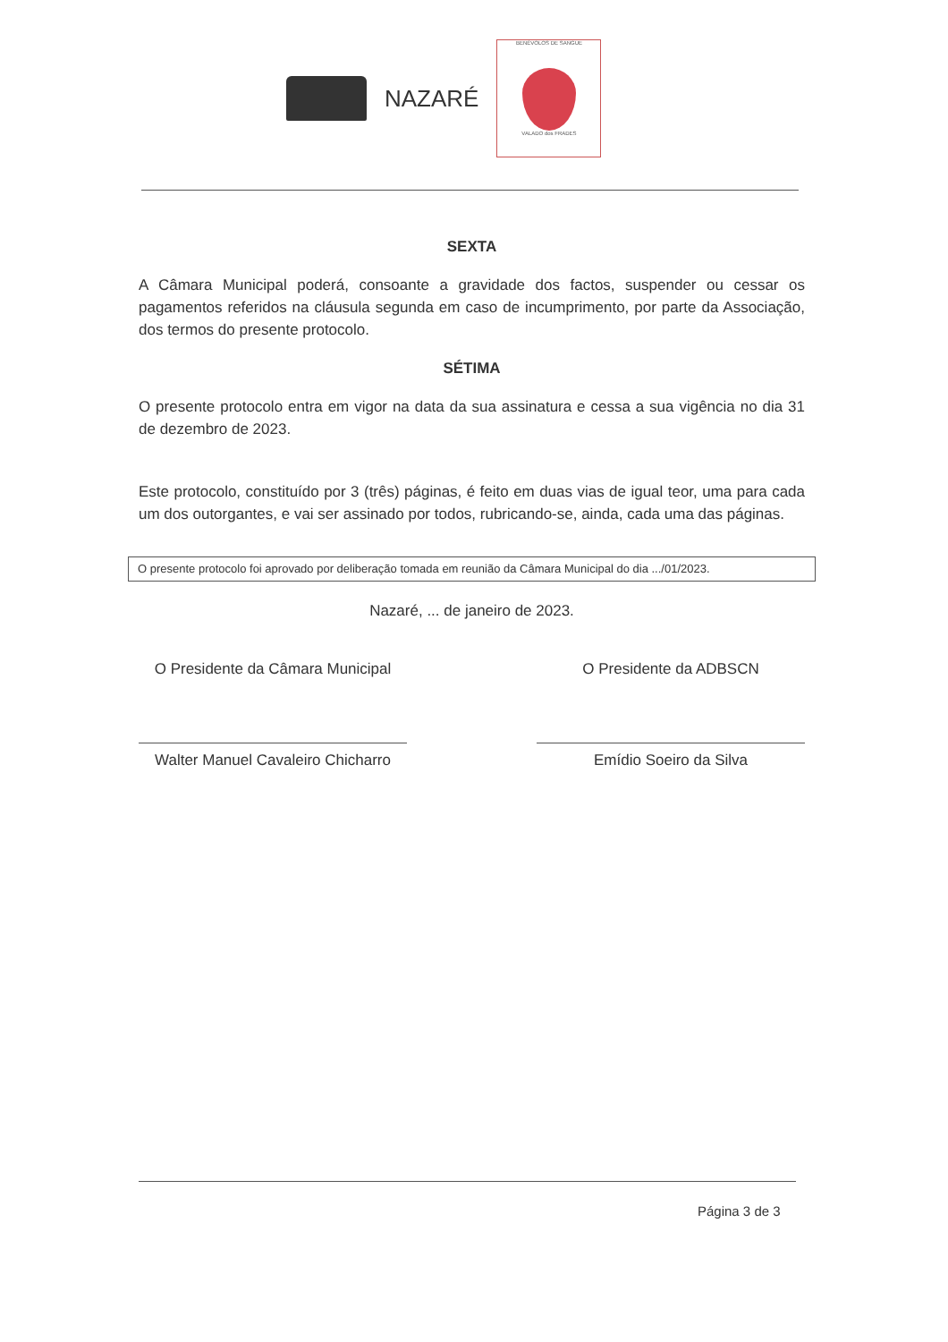NAZARÉ
BENÉVOLOS DE SANGUE
VALADO dos FRADES
SEXTA
A Câmara Municipal poderá, consoante a gravidade dos factos, suspender ou cessar os pagamentos referidos na cláusula segunda em caso de incumprimento, por parte da Associação, dos termos do presente protocolo.
SÉTIMA
O presente protocolo entra em vigor na data da sua assinatura e cessa a sua vigência no dia 31 de dezembro de 2023.
Este protocolo, constituído por 3 (três) páginas, é feito em duas vias de igual teor, uma para cada um dos outorgantes, e vai ser assinado por todos, rubricando-se, ainda, cada uma das páginas.
O presente protocolo foi aprovado por deliberação tomada em reunião da Câmara Municipal do dia .../01/2023.
Nazaré, ... de janeiro de 2023.
O Presidente da Câmara Municipal
Walter Manuel Cavaleiro Chicharro
O Presidente da ADBSCN
Emídio Soeiro da Silva
Página 3 de 3